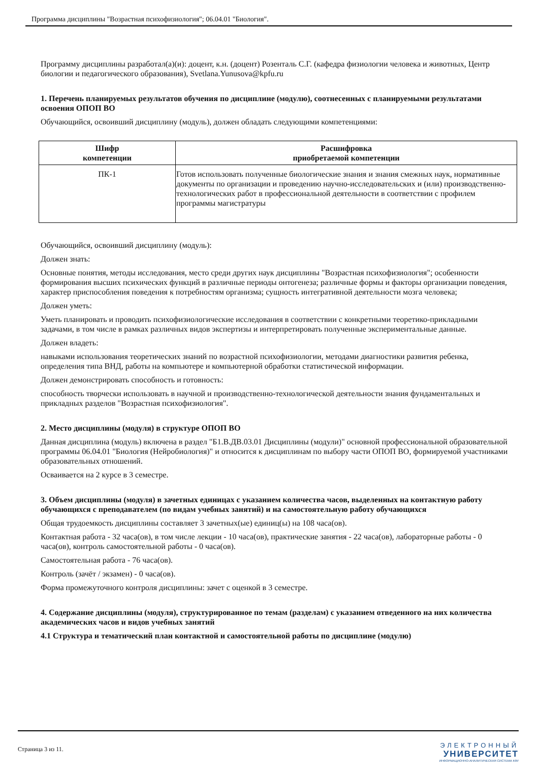Программа дисциплины "Возрастная психофизиология"; 06.04.01 "Биология".
Программу дисциплины разработал(а)(и): доцент, к.н. (доцент) Розенталь С.Г. (кафедра физиологии человека и животных, Центр биологии и педагогического образования), Svetlana.Yunusova@kpfu.ru
1. Перечень планируемых результатов обучения по дисциплине (модулю), соотнесенных с планируемыми результатами освоения ОПОП ВО
Обучающийся, освоивший дисциплину (модуль), должен обладать следующими компетенциями:
| Шифр компетенции | Расшифровка приобретаемой компетенции |
| --- | --- |
| ПК-1 | Готов использовать полученные биологические знания и знания смежных наук, нормативные документы по организации и проведению научно-исследовательских и (или) производственно-технологических работ в профессиональной деятельности в соответствии с профилем программы магистратуры |
Обучающийся, освоивший дисциплину (модуль):
Должен знать:
Основные понятия, методы исследования, место среди других наук дисциплины "Возрастная психофизиология"; особенности формирования высших психических функций в различные периоды онтогенеза; различные формы и факторы организации поведения, характер приспособления поведения к потребностям организма; сущность интегративной деятельности мозга человека;
Должен уметь:
Уметь планировать и проводить психофизиологические исследования в соответствии с конкретными теоретико-прикладными задачами, в том числе в рамках различных видов экспертизы и интерпретировать полученные экспериментальные данные.
Должен владеть:
навыками использования теоретических знаний по возрастной психофизиологии, методами диагностики развития ребенка, определения типа ВНД, работы на компьютере и компьютерной обработки статистической информации.
Должен демонстрировать способность и готовность:
способность творчески использовать в научной и производственно-технологической деятельности знания фундаментальных и прикладных разделов "Возрастная психофизиология".
2. Место дисциплины (модуля) в структуре ОПОП ВО
Данная дисциплина (модуль) включена в раздел "Б1.В.ДВ.03.01 Дисциплины (модули)" основной профессиональной образовательной программы 06.04.01 "Биология (Нейробиология)" и относится к дисциплинам по выбору части ОПОП ВО, формируемой участниками образовательных отношений.
Осваивается на 2 курсе в 3 семестре.
3. Объем дисциплины (модуля) в зачетных единицах с указанием количества часов, выделенных на контактную работу обучающихся с преподавателем (по видам учебных занятий) и на самостоятельную работу обучающихся
Общая трудоемкость дисциплины составляет 3 зачетных(ые) единиц(ы) на 108 часа(ов).
Контактная работа - 32 часа(ов), в том числе лекции - 10 часа(ов), практические занятия - 22 часа(ов), лабораторные работы - 0 часа(ов), контроль самостоятельной работы - 0 часа(ов).
Самостоятельная работа - 76 часа(ов).
Контроль (зачёт / экзамен) - 0 часа(ов).
Форма промежуточного контроля дисциплины: зачет с оценкой в 3 семестре.
4. Содержание дисциплины (модуля), структурированное по темам (разделам) с указанием отведенного на них количества академических часов и видов учебных занятий
4.1 Структура и тематический план контактной и самостоятельной работы по дисциплине (модулю)
Страница 3 из 11.
ЭЛЕКТРОННЫЙ
УНИВЕРСИТЕТ
ИНФОРМАЦИОННО-АНАЛИТИЧЕСКАЯ СИСТЕМА КФУ